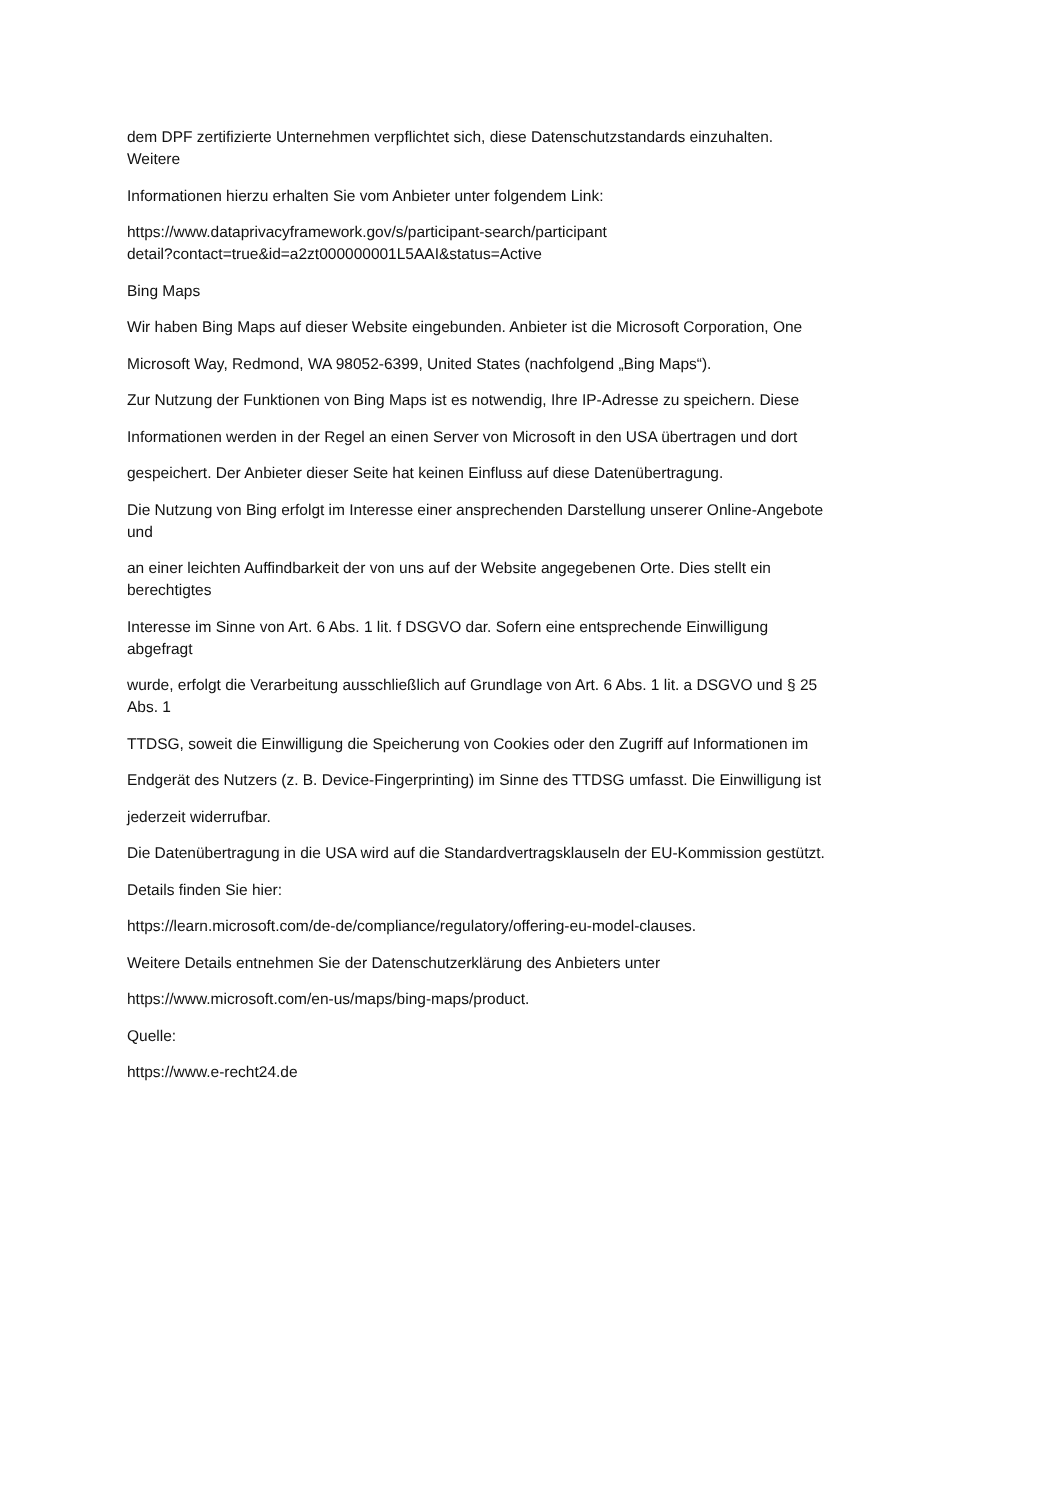dem DPF zertifizierte Unternehmen verpflichtet sich, diese Datenschutzstandards einzuhalten.
Weitere
Informationen hierzu erhalten Sie vom Anbieter unter folgendem Link:
https://www.dataprivacyframework.gov/s/participant-search/participant
detail?contact=true&id=a2zt000000001L5AAI&status=Active
Bing Maps
Wir haben Bing Maps auf dieser Website eingebunden. Anbieter ist die Microsoft Corporation, One
Microsoft Way, Redmond, WA 98052-6399, United States (nachfolgend „Bing Maps“).
Zur Nutzung der Funktionen von Bing Maps ist es notwendig, Ihre IP-Adresse zu speichern. Diese
Informationen werden in der Regel an einen Server von Microsoft in den USA übertragen und dort
gespeichert. Der Anbieter dieser Seite hat keinen Einfluss auf diese Datenübertragung.
Die Nutzung von Bing erfolgt im Interesse einer ansprechenden Darstellung unserer Online-Angebote
und
an einer leichten Auffindbarkeit der von uns auf der Website angegebenen Orte. Dies stellt ein
berechtigtes
Interesse im Sinne von Art. 6 Abs. 1 lit. f DSGVO dar. Sofern eine entsprechende Einwilligung
abgefragt
wurde, erfolgt die Verarbeitung ausschließlich auf Grundlage von Art. 6 Abs. 1 lit. a DSGVO und § 25
Abs. 1
TTDSG, soweit die Einwilligung die Speicherung von Cookies oder den Zugriff auf Informationen im
Endgerät des Nutzers (z. B. Device-Fingerprinting) im Sinne des TTDSG umfasst. Die Einwilligung ist
jederzeit widerrufbar.
Die Datenübertragung in die USA wird auf die Standardvertragsklauseln der EU-Kommission gestützt.
Details finden Sie hier:
https://learn.microsoft.com/de-de/compliance/regulatory/offering-eu-model-clauses.
Weitere Details entnehmen Sie der Datenschutzerklärung des Anbieters unter
https://www.microsoft.com/en-us/maps/bing-maps/product.
Quelle:
https://www.e-recht24.de